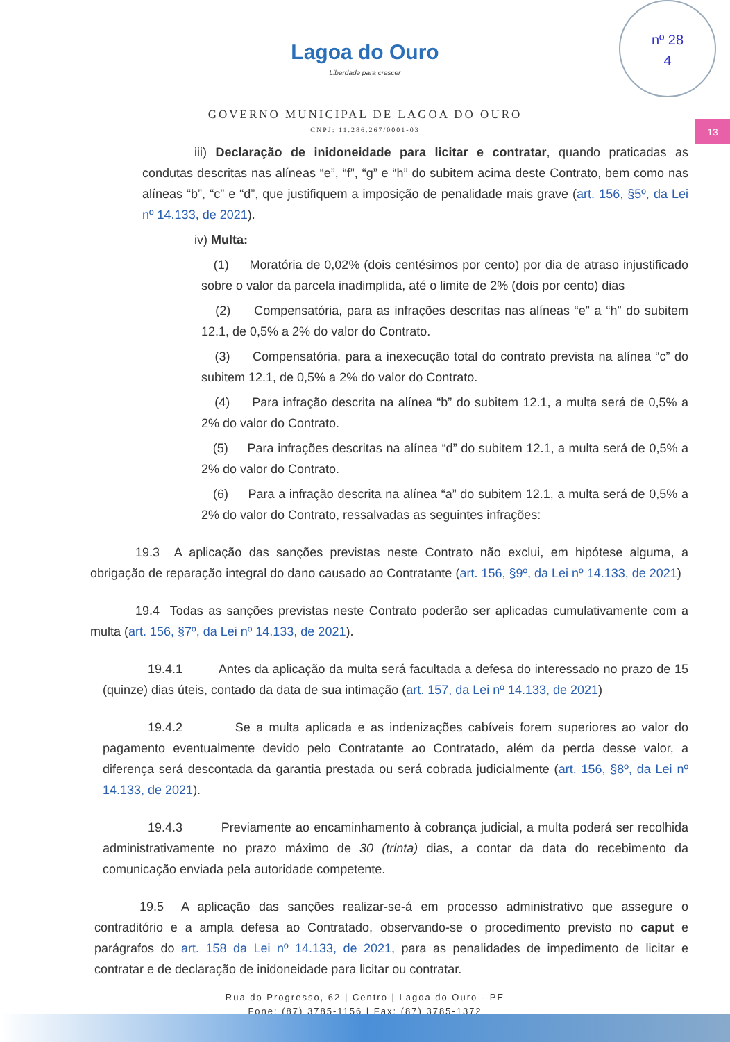nº 28
4
13
Lagoa do Ouro
Liberdade para crescer
GOVERNO MUNICIPAL DE LAGOA DO OURO
CNPJ: 11.286.267/0001-03
iii) Declaração de inidoneidade para licitar e contratar, quando praticadas as condutas descritas nas alíneas “e”, “f”, “g” e “h” do subitem acima deste Contrato, bem como nas alíneas “b”, “c” e “d”, que justifiquem a imposição de penalidade mais grave (art. 156, §5º, da Lei nº 14.133, de 2021).
iv) Multa:
(1) Moratória de 0,02% (dois centésimos por cento) por dia de atraso injustificado sobre o valor da parcela inadimplida, até o limite de 2% (dois por cento) dias
(2) Compensatória, para as infrações descritas nas alíneas “e” a “h” do subitem 12.1, de 0,5% a 2% do valor do Contrato.
(3) Compensatória, para a inexecução total do contrato prevista na alínea “c” do subitem 12.1, de 0,5% a 2% do valor do Contrato.
(4) Para infração descrita na alínea “b” do subitem 12.1, a multa será de 0,5% a 2% do valor do Contrato.
(5) Para infrações descritas na alínea “d” do subitem 12.1, a multa será de 0,5% a 2% do valor do Contrato.
(6) Para a infração descrita na alínea “a” do subitem 12.1, a multa será de 0,5% a 2% do valor do Contrato, ressalvadas as seguintes infrações:
19.3 A aplicação das sanções previstas neste Contrato não exclui, em hipótese alguma, a obrigação de reparação integral do dano causado ao Contratante (art. 156, §9º, da Lei nº 14.133, de 2021)
19.4 Todas as sanções previstas neste Contrato poderão ser aplicadas cumulativamente com a multa (art. 156, §7º, da Lei nº 14.133, de 2021).
19.4.1 Antes da aplicação da multa será facultada a defesa do interessado no prazo de 15 (quinze) dias úteis, contado da data de sua intimação (art. 157, da Lei nº 14.133, de 2021)
19.4.2 Se a multa aplicada e as indenizações cabíveis forem superiores ao valor do pagamento eventualmente devido pelo Contratante ao Contratado, além da perda desse valor, a diferença será descontada da garantia prestada ou será cobrada judicialmente (art. 156, §8º, da Lei nº 14.133, de 2021).
19.4.3 Previamente ao encaminhamento à cobrança judicial, a multa poderá ser recolhida administrativamente no prazo máximo de 30 (trinta) dias, a contar da data do recebimento da comunicação enviada pela autoridade competente.
19.5 A aplicação das sanções realizar-se-á em processo administrativo que assegure o contraditório e a ampla defesa ao Contratado, observando-se o procedimento previsto no caput e parágrafos do art. 158 da Lei nº 14.133, de 2021, para as penalidades de impedimento de licitar e contratar e de declaração de inidoneidade para licitar ou contratar.
Rua do Progresso, 62 | Centro | Lagoa do Ouro - PE
Fone: (87) 3785-1156 | Fax: (87) 3785-1372